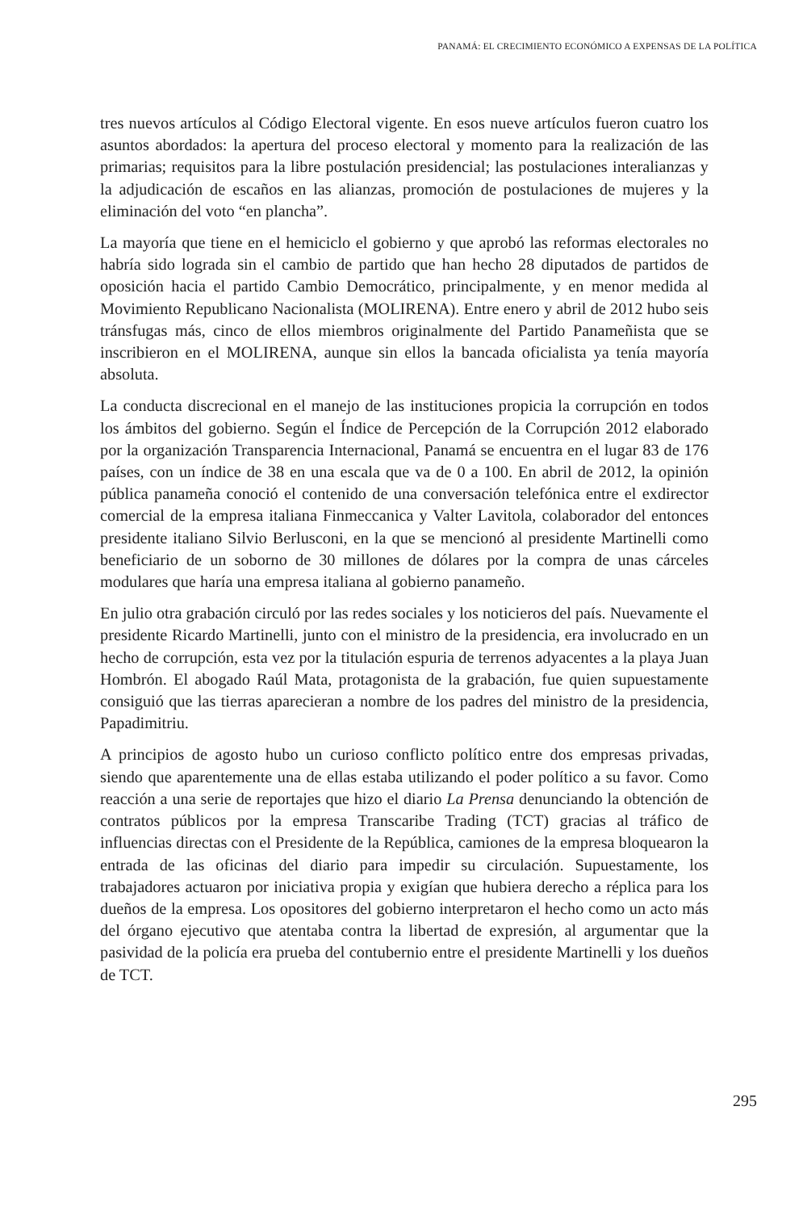PANAMÁ: EL CRECIMIENTO ECONÓMICO A EXPENSAS DE LA POLÍTICA
tres nuevos artículos al Código Electoral vigente. En esos nueve artículos fueron cuatro los asuntos abordados: la apertura del proceso electoral y momento para la realización de las primarias; requisitos para la libre postulación presidencial; las postulaciones interalianzas y la adjudicación de escaños en las alianzas, promoción de postulaciones de mujeres y la eliminación del voto “en plancha”.
La mayoría que tiene en el hemiciclo el gobierno y que aprobó las reformas electorales no habría sido lograda sin el cambio de partido que han hecho 28 diputados de partidos de oposición hacia el partido Cambio Democrático, principalmente, y en menor medida al Movimiento Republicano Nacionalista (MOLIRENA). Entre enero y abril de 2012 hubo seis tránsfugas más, cinco de ellos miembros originalmente del Partido Panameñista que se inscribieron en el MOLIRENA, aunque sin ellos la bancada oficialista ya tenía mayoría absoluta.
La conducta discrecional en el manejo de las instituciones propicia la corrupción en todos los ámbitos del gobierno. Según el Índice de Percepción de la Corrupción 2012 elaborado por la organización Transparencia Internacional, Panamá se encuentra en el lugar 83 de 176 países, con un índice de 38 en una escala que va de 0 a 100. En abril de 2012, la opinión pública panameña conoció el contenido de una conversación telefónica entre el exdirector comercial de la empresa italiana Finmeccanica y Valter Lavitola, colaborador del entonces presidente italiano Silvio Berlusconi, en la que se mencionó al presidente Martinelli como beneficiario de un soborno de 30 millones de dólares por la compra de unas cárceles modulares que haría una empresa italiana al gobierno panameño.
En julio otra grabación circuló por las redes sociales y los noticieros del país. Nuevamente el presidente Ricardo Martinelli, junto con el ministro de la presidencia, era involucrado en un hecho de corrupción, esta vez por la titulación espuria de terrenos adyacentes a la playa Juan Hombrón. El abogado Raúl Mata, protagonista de la grabación, fue quien supuestamente consiguió que las tierras aparecieran a nombre de los padres del ministro de la presidencia, Papadimitriu.
A principios de agosto hubo un curioso conflicto político entre dos empresas privadas, siendo que aparentemente una de ellas estaba utilizando el poder político a su favor. Como reacción a una serie de reportajes que hizo el diario La Prensa denunciando la obtención de contratos públicos por la empresa Transcaribe Trading (TCT) gracias al tráfico de influencias directas con el Presidente de la República, camiones de la empresa bloquearon la entrada de las oficinas del diario para impedir su circulación. Supuestamente, los trabajadores actuaron por iniciativa propia y exigían que hubiera derecho a réplica para los dueños de la empresa. Los opositores del gobierno interpretaron el hecho como un acto más del órgano ejecutivo que atentaba contra la libertad de expresión, al argumentar que la pasividad de la policía era prueba del contubernio entre el presidente Martinelli y los dueños de TCT.
295